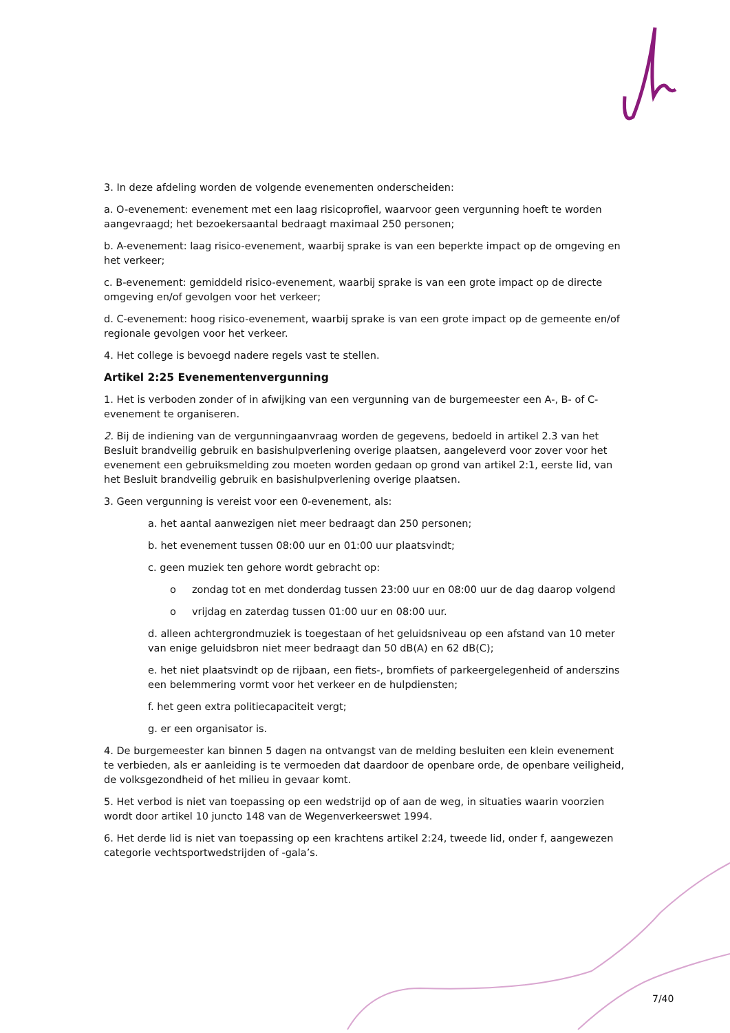3. In deze afdeling worden de volgende evenementen onderscheiden:
a. O-evenement: evenement met een laag risicoprofiel, waarvoor geen vergunning hoeft te worden aangevraagd; het bezoekersaantal bedraagt maximaal 250 personen;
b. A-evenement: laag risico-evenement, waarbij sprake is van een beperkte impact op de omgeving en het verkeer;
c. B-evenement: gemiddeld risico-evenement, waarbij sprake is van een grote impact op de directe omgeving en/of gevolgen voor het verkeer;
d. C-evenement: hoog risico-evenement, waarbij sprake is van een grote impact op de gemeente en/of regionale gevolgen voor het verkeer.
4. Het college is bevoegd nadere regels vast te stellen.
Artikel 2:25 Evenementenvergunning
1. Het is verboden zonder of in afwijking van een vergunning van de burgemeester een A-, B- of C- evenement te organiseren.
2. Bij de indiening van de vergunningaanvraag worden de gegevens, bedoeld in artikel 2.3 van het Besluit brandveilig gebruik en basishulpverlening overige plaatsen, aangeleverd voor zover voor het evenement een gebruiksmelding zou moeten worden gedaan op grond van artikel 2:1, eerste lid, van het Besluit brandveilig gebruik en basishulpverlening overige plaatsen.
3. Geen vergunning is vereist voor een 0-evenement, als:
a. het aantal aanwezigen niet meer bedraagt dan 250 personen;
b. het evenement tussen 08:00 uur en 01:00 uur plaatsvindt;
c. geen muziek ten gehore wordt gebracht op:
o zondag tot en met donderdag tussen 23:00 uur en 08:00 uur de dag daarop volgend
o vrijdag en zaterdag tussen 01:00 uur en 08:00 uur.
d. alleen achtergrondmuziek is toegestaan of het geluidsniveau op een afstand van 10 meter van enige geluidsbron niet meer bedraagt dan 50 dB(A) en 62 dB(C);
e. het niet plaatsvindt op de rijbaan, een fiets-, bromfiets of parkeergelegenheid of anderszins een belemmering vormt voor het verkeer en de hulpdiensten;
f. het geen extra politiecapaciteit vergt;
g. er een organisator is.
4. De burgemeester kan binnen 5 dagen na ontvangst van de melding besluiten een klein evenement te verbieden, als er aanleiding is te vermoeden dat daardoor de openbare orde, de openbare veiligheid, de volksgezondheid of het milieu in gevaar komt.
5. Het verbod is niet van toepassing op een wedstrijd op of aan de weg, in situaties waarin voorzien wordt door artikel 10 juncto 148 van de Wegenverkeerswet 1994.
6. Het derde lid is niet van toepassing op een krachtens artikel 2:24, tweede lid, onder f, aangewezen categorie vechtsportwedstrijden of -gala’s.
7/40